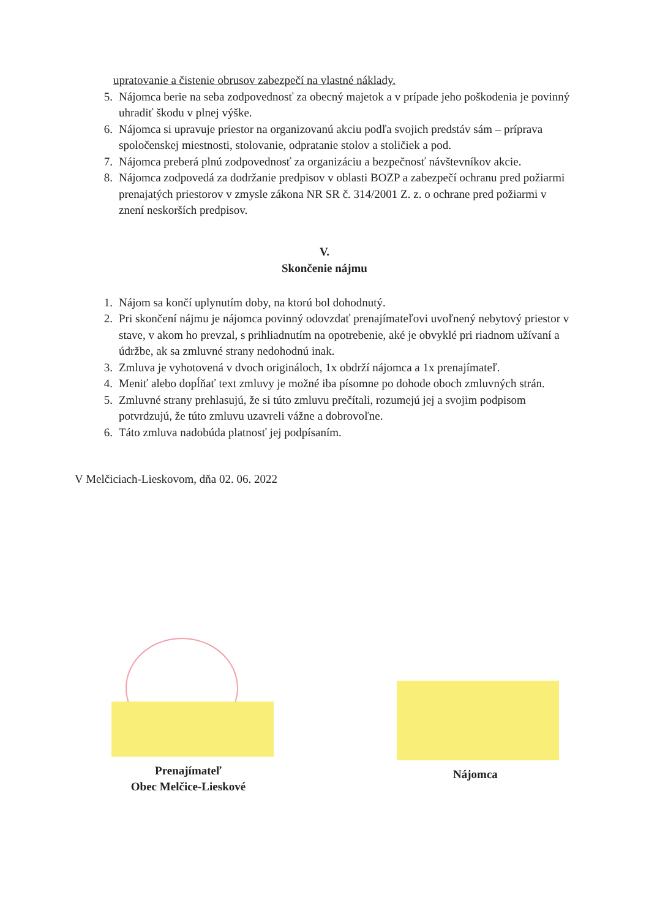upratovanie a čistenie obrusov zabezpečí na vlastné náklady.
5. Nájomca berie na seba zodpovednosť za obecný majetok a v prípade jeho poškodenia je povinný uhradiť škodu v plnej výške.
6. Nájomca si upravuje priestor na organizovanú akciu podľa svojich predstáv sám – príprava spoločenskej miestnosti, stolovanie, odpratanie stolov a stoličiek a pod.
7. Nájomca preberá plnú zodpovednosť za organizáciu a bezpečnosť návštevníkov akcie.
8. Nájomca zodpovedá za dodržanie predpisov v oblasti BOZP a zabezpečí ochranu pred požiarmi prenajatých priestorov v zmysle zákona NR SR č. 314/2001 Z. z. o ochrane pred požiarmi v znení neskorších predpisov.
V.
Skončenie nájmu
1. Nájom sa končí uplynutím doby, na ktorú bol dohodnutý.
2. Pri skončení nájmu je nájomca povinný odovzdať prenajímateľovi uvoľnený nebytový priestor v stave, v akom ho prevzal, s prihliadnutím na opotrebenie, aké je obvyklé pri riadnom užívaní a údržbe, ak sa zmluvné strany nedohodnú inak.
3. Zmluva je vyhotovená v dvoch origináloch, 1x obdrží nájomca a 1x prenajímateľ.
4. Meniť alebo dopĺňať text zmluvy je možné iba písomne po dohode oboch zmluvných strán.
5. Zmluvné strany prehlasujú, že si túto zmluvu prečítali, rozumejú jej a svojim podpisom potvrdzujú, že túto zmluvu uzavreli vážne a dobrovoľne.
6. Táto zmluva nadobúda platnosť jej podpísaním.
V Melčiciach-Lieskovom, dňa 02. 06. 2022
Prenajímateľ
Obec Melčice-Lieskové
Nájomca